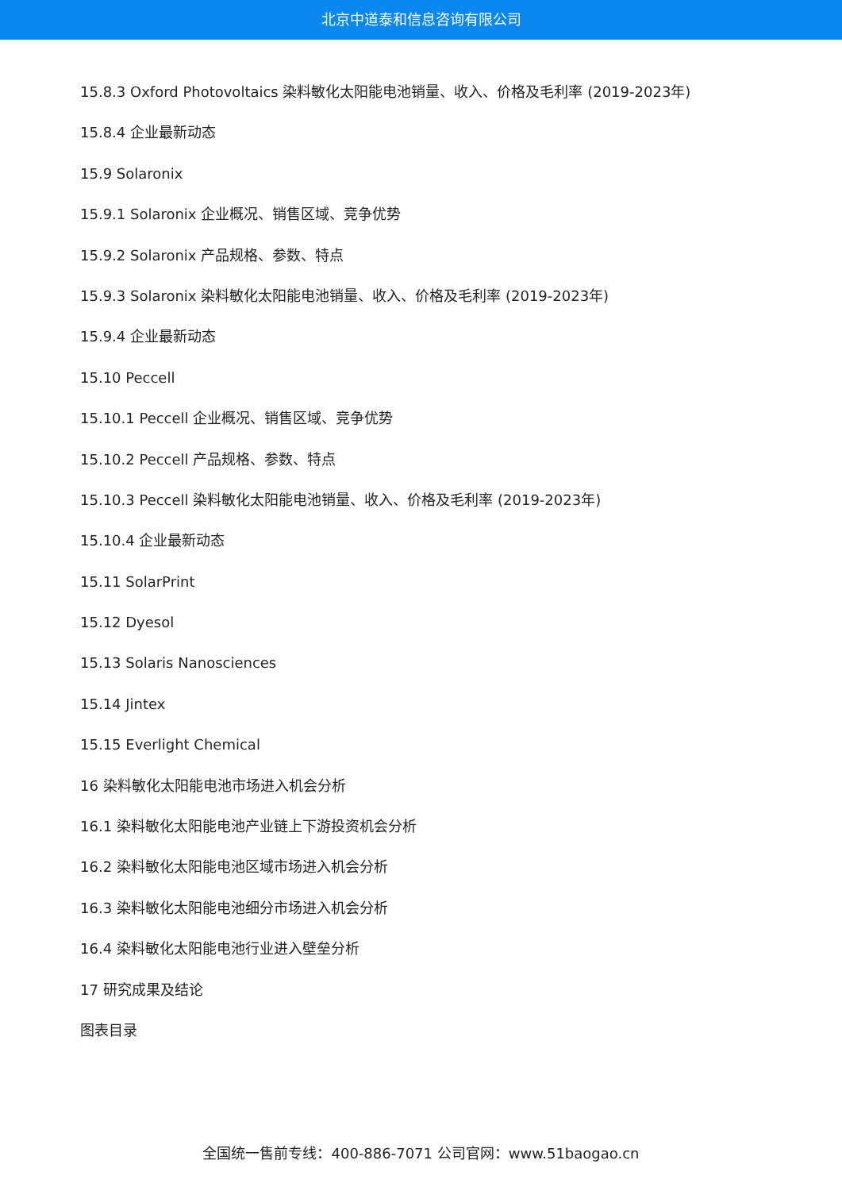北京中道泰和信息咨询有限公司
15.8.3 Oxford Photovoltaics 染料敏化太阳能电池销量、收入、价格及毛利率 (2019-2023年)
15.8.4 企业最新动态
15.9 Solaronix
15.9.1 Solaronix 企业概况、销售区域、竞争优势
15.9.2 Solaronix 产品规格、参数、特点
15.9.3 Solaronix 染料敏化太阳能电池销量、收入、价格及毛利率 (2019-2023年)
15.9.4 企业最新动态
15.10 Peccell
15.10.1 Peccell 企业概况、销售区域、竞争优势
15.10.2 Peccell 产品规格、参数、特点
15.10.3 Peccell 染料敏化太阳能电池销量、收入、价格及毛利率 (2019-2023年)
15.10.4 企业最新动态
15.11 SolarPrint
15.12 Dyesol
15.13 Solaris Nanosciences
15.14 Jintex
15.15 Everlight Chemical
16 染料敏化太阳能电池市场进入机会分析
16.1 染料敏化太阳能电池产业链上下游投资机会分析
16.2 染料敏化太阳能电池区域市场进入机会分析
16.3 染料敏化太阳能电池细分市场进入机会分析
16.4 染料敏化太阳能电池行业进入壁垒分析
17 研究成果及结论
图表目录
全国统一售前专线：400-886-7071 公司官网：www.51baogao.cn